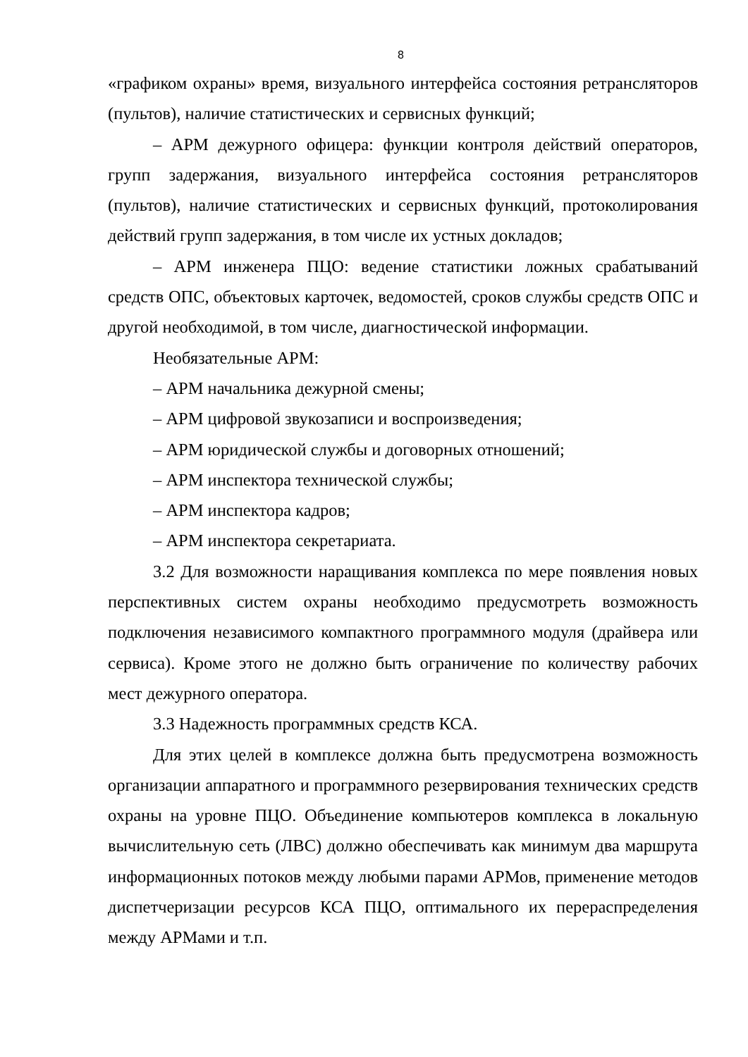8
«графиком охраны» время, визуального интерфейса состояния ретрансляторов (пультов), наличие статистических и сервисных функций;
– АРМ дежурного офицера: функции контроля действий операторов, групп задержания, визуального интерфейса состояния ретрансляторов (пультов), наличие статистических и сервисных функций, протоколирования действий групп задержания, в том числе их устных докладов;
– АРМ инженера ПЦО: ведение статистики ложных срабатываний средств ОПС, объектовых карточек, ведомостей, сроков службы средств ОПС и другой необходимой, в том числе, диагностической информации.
Необязательные АРМ:
– АРМ начальника дежурной смены;
– АРМ цифровой звукозаписи и воспроизведения;
– АРМ юридической службы и договорных отношений;
– АРМ инспектора технической службы;
– АРМ инспектора кадров;
– АРМ инспектора секретариата.
3.2 Для возможности наращивания комплекса по мере появления новых перспективных систем охраны необходимо предусмотреть возможность подключения независимого компактного программного модуля (драйвера или сервиса). Кроме этого не должно быть ограничение по количеству рабочих мест дежурного оператора.
3.3 Надежность программных средств КСА.
Для этих целей в комплексе должна быть предусмотрена возможность организации аппаратного и программного резервирования технических средств охраны на уровне ПЦО. Объединение компьютеров комплекса в локальную вычислительную сеть (ЛВС) должно обеспечивать как минимум два маршрута информационных потоков между любыми парами АРМов, применение методов диспетчеризации ресурсов КСА ПЦО, оптимального их перераспределения между АРМами и т.п.